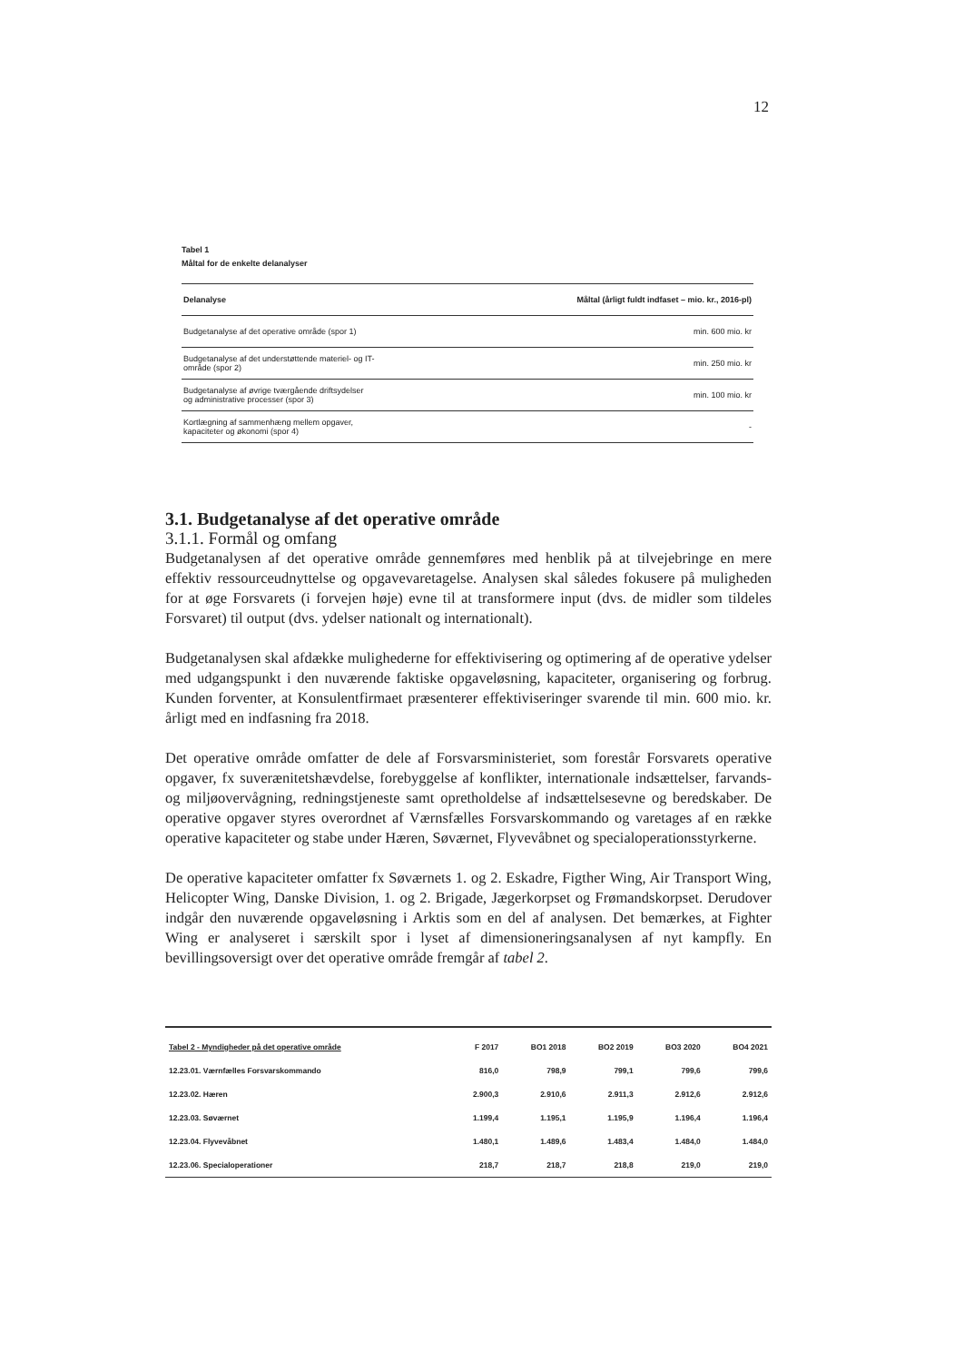12
Tabel 1
Måltal for de enkelte delanalyser
| Delanalyse | Måltal (årligt fuldt indfaset – mio. kr., 2016-pl) |
| --- | --- |
| Budgetanalyse af det operative område (spor 1) | min. 600 mio. kr |
| Budgetanalyse af det understøttende materiel- og IT- område (spor 2) | min. 250 mio. kr |
| Budgetanalyse af øvrige tværgående driftsydelser og administrative processer (spor 3) | min. 100 mio. kr |
| Kortlægning af sammenhæng mellem opgaver, kapaciteter og økonomi (spor 4) | - |
3.1. Budgetanalyse af det operative område
3.1.1. Formål og omfang
Budgetanalysen af det operative område gennemføres med henblik på at tilvejebringe en mere effektiv ressourceudnyttelse og opgavevaretagelse. Analysen skal således fokusere på muligheden for at øge Forsvarets (i forvejen høje) evne til at transformere input (dvs. de midler som tildeles Forsvaret) til output (dvs. ydelser nationalt og internationalt).
Budgetanalysen skal afdække mulighederne for effektivisering og optimering af de operative ydelser med udgangspunkt i den nuværende faktiske opgaveløsning, kapaciteter, organisering og forbrug. Kunden forventer, at Konsulentfirmaet præsenterer effektiviseringer svarende til min. 600 mio. kr. årligt med en indfasning fra 2018.
Det operative område omfatter de dele af Forsvarsministeriet, som forestår Forsvarets operative opgaver, fx suverænitetshævdelse, forebyggelse af konflikter, internationale indsættelser, farvands- og miljøovervågning, redningstjeneste samt opretholdelse af indsættelsesevne og beredskaber. De operative opgaver styres overordnet af Værnsfælles Forsvarskommando og varetages af en række operative kapaciteter og stabe under Hæren, Søværnet, Flyvevåbnet og specialoperationsstyrkerne.
De operative kapaciteter omfatter fx Søværnets 1. og 2. Eskadre, Figther Wing, Air Transport Wing, Helicopter Wing, Danske Division, 1. og 2. Brigade, Jægerkorpset og Frømandskorpset. Derudover indgår den nuværende opgaveløsning i Arktis som en del af analysen. Det bemærkes, at Fighter Wing er analyseret i særskilt spor i lyset af dimensioneringsanalysen af nyt kampfly. En bevillingsoversigt over det operative område fremgår af tabel 2.
| Tabel 2 - Myndigheder på det operative område | F 2017 | BO1 2018 | BO2 2019 | BO3 2020 | BO4 2021 |
| --- | --- | --- | --- | --- | --- |
| 12.23.01. Værnfælles Forsvarskommando | 816,0 | 798,9 | 799,1 | 799,6 | 799,6 |
| 12.23.02. Hæren | 2.900,3 | 2.910,6 | 2.911,3 | 2.912,6 | 2.912,6 |
| 12.23.03. Søværnet | 1.199,4 | 1.195,1 | 1.195,9 | 1.196,4 | 1.196,4 |
| 12.23.04. Flyvevåbnet | 1.480,1 | 1.489,6 | 1.483,4 | 1.484,0 | 1.484,0 |
| 12.23.06. Specialoperationer | 218,7 | 218,7 | 218,8 | 219,0 | 219,0 |